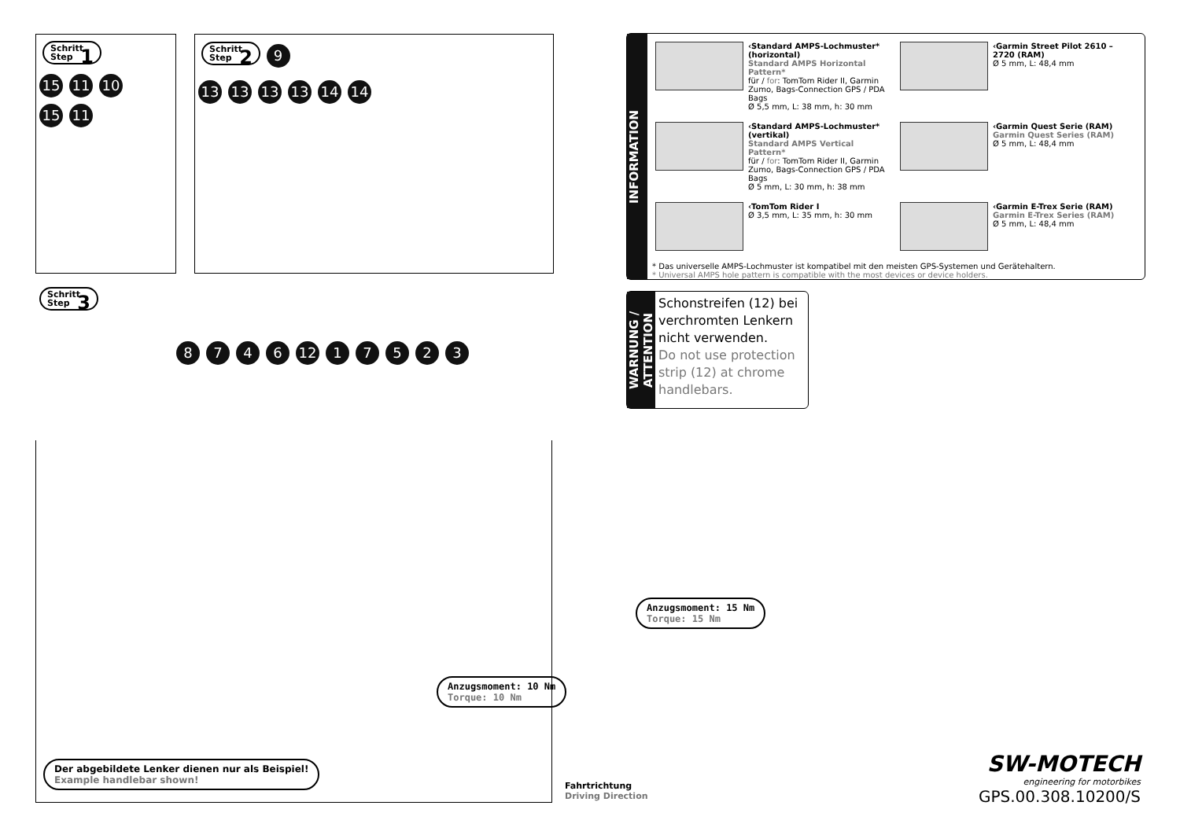Schritt
Step 1
15 11 10
15 11
Schritt
Step 2 9
13 13 13 13 14 14
Schritt
Step 3
8746 12 17523
Anzugsmoment: 15 Nm
Torque: 15 Nm
Anzugsmoment: 10 Nm
Torque: 10 Nm
Der abgebildete Lenker dienen nur als Beispiel!
Example handlebar shown!
Fahrtrichtung
Driving Direction
INFORMATION
‹Standard AMPS-Lochmuster* (horizontal)
Standard AMPS Horizontal Pattern*
für / for: TomTom Rider II, Garmin Zumo, Bags-Connection GPS / PDA Bags
Ø 5,5 mm, L: 38 mm, h: 30 mm
‹Garmin Street Pilot 2610 – 2720 (RAM)
Ø 5 mm, L: 48,4 mm
‹Standard AMPS-Lochmuster* (vertikal)
Standard AMPS Vertical Pattern*
für / for: TomTom Rider II, Garmin Zumo, Bags-Connection GPS / PDA Bags
Ø 5 mm, L: 30 mm, h: 38 mm
‹Garmin Quest Serie (RAM)
Garmin Quest Series (RAM)
Ø 5 mm, L: 48,4 mm
‹TomTom Rider I
Ø 3,5 mm, L: 35 mm, h: 30 mm
‹Garmin E-Trex Serie (RAM)
Garmin E-Trex Series (RAM)
Ø 5 mm, L: 48,4 mm
* Das universelle AMPS-Lochmuster ist kompatibel mit den meisten GPS-Systemen und Gerätehaltern.
* Universal AMPS hole pattern is compatible with the most devices or device holders.
WARNUNG / ATTENTION
Schonstreifen (12) bei verchromten Lenkern nicht verwenden.
Do not use protection strip (12) at chrome handlebars.
SW-MOTECH
engineering for motorbikes
GPS.00.308.10200/S